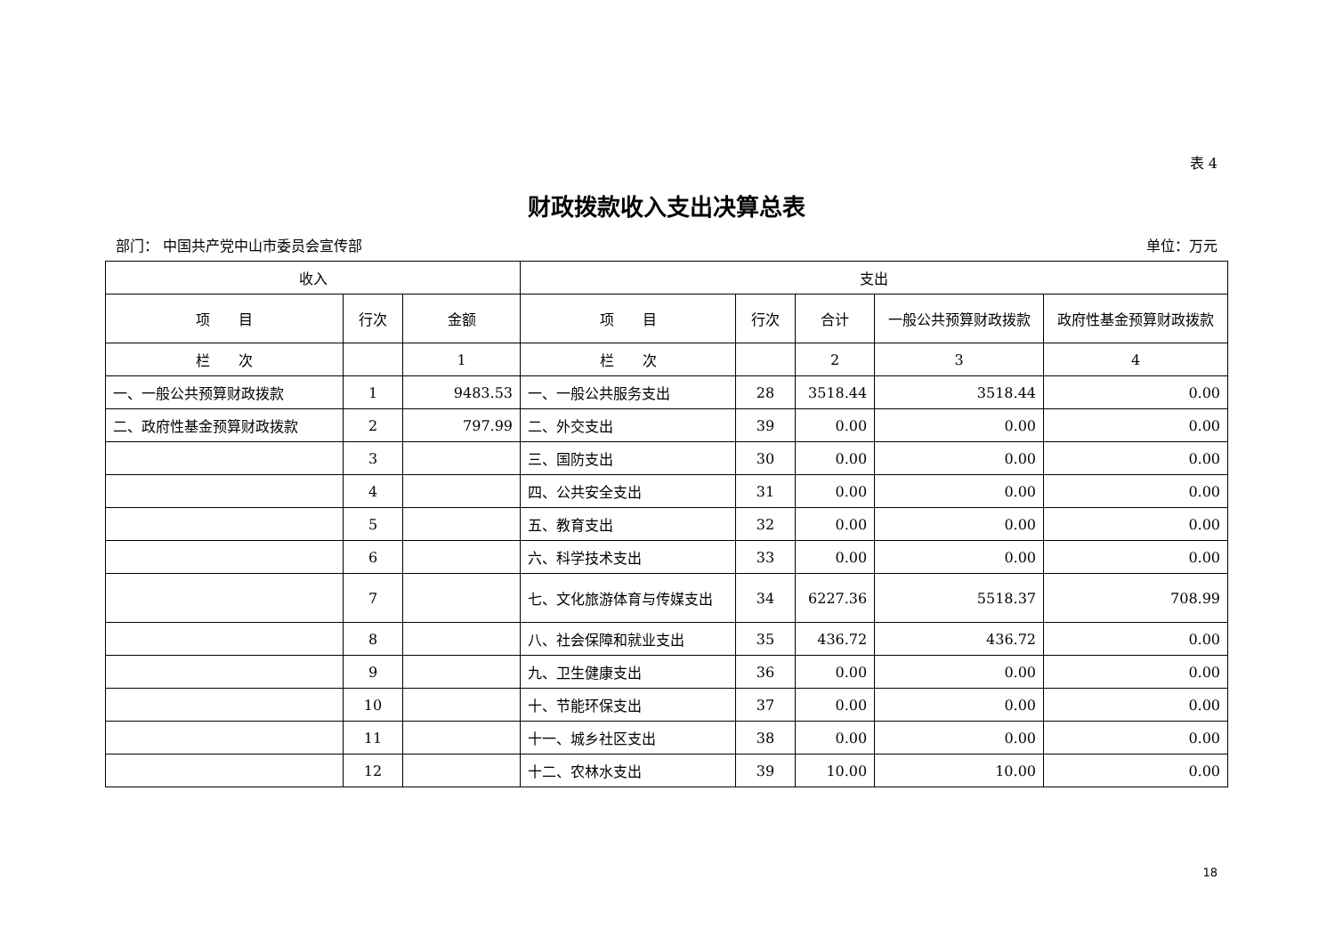表 4
财政拨款收入支出决算总表
部门： 中国共产党中山市委员会宣传部 单位：万元
| 收入 | | | 支出 | | | | |
| --- | --- | --- | --- | --- | --- | --- | --- |
| 项 目 | 行次 | 金额 | 项 目 | 行次 | 合计 | 一般公共预算财政拨款 | 政府性基金预算财政拨款 |
| 栏 次 | | 1 | 栏 次 | | 2 | 3 | 4 |
| 一、一般公共预算财政拨款 | 1 | 9483.53 | 一、一般公共服务支出 | 28 | 3518.44 | 3518.44 | 0.00 |
| 二、政府性基金预算财政拨款 | 2 | 797.99 | 二、外交支出 | 39 | 0.00 | 0.00 | 0.00 |
| | 3 | | 三、国防支出 | 30 | 0.00 | 0.00 | 0.00 |
| | 4 | | 四、公共安全支出 | 31 | 0.00 | 0.00 | 0.00 |
| | 5 | | 五、教育支出 | 32 | 0.00 | 0.00 | 0.00 |
| | 6 | | 六、科学技术支出 | 33 | 0.00 | 0.00 | 0.00 |
| | 7 | | 七、文化旅游体育与传媒支出 | 34 | 6227.36 | 5518.37 | 708.99 |
| | 8 | | 八、社会保障和就业支出 | 35 | 436.72 | 436.72 | 0.00 |
| | 9 | | 九、卫生健康支出 | 36 | 0.00 | 0.00 | 0.00 |
| | 10 | | 十、节能环保支出 | 37 | 0.00 | 0.00 | 0.00 |
| | 11 | | 十一、城乡社区支出 | 38 | 0.00 | 0.00 | 0.00 |
| | 12 | | 十二、农林水支出 | 39 | 10.00 | 10.00 | 0.00 |
18